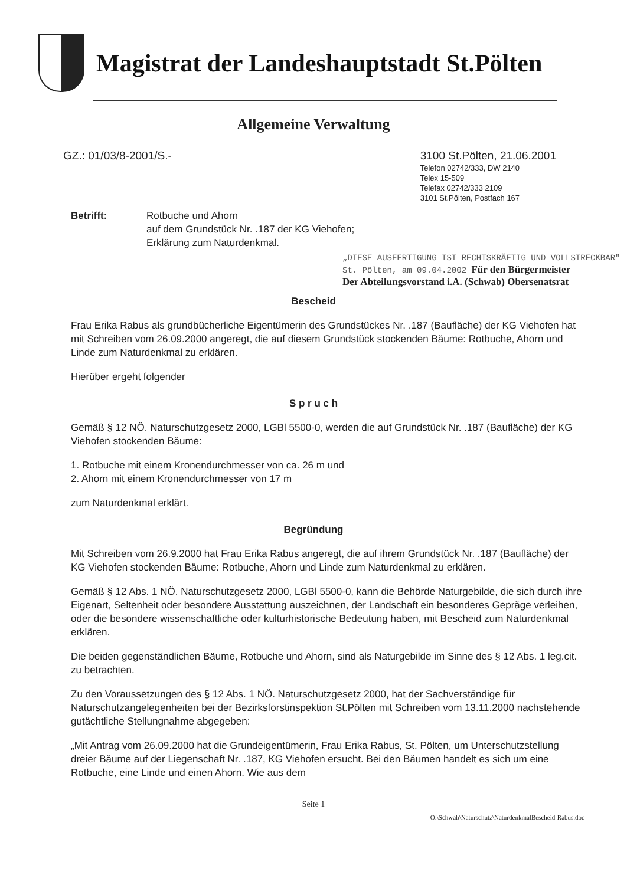Magistrat der Landeshauptstadt St.Pölten
Allgemeine Verwaltung
GZ.: 01/03/8-2001/S.-
3100 St.Pölten, 21.06.2001
Telefon 02742/333, DW 2140
Telex 15-509
Telefax 02742/333 2109
3101 St.Pölten, Postfach 167
Betrifft: Rotbuche und Ahorn
auf dem Grundstück Nr. .187 der KG Viehofen;
Erklärung zum Naturdenkmal.
„DIESE AUSFERTIGUNG IST RECHTSKRÄFTIG UND VOLLSTRECKBAR"
St. Pölten, am 09.04.2002 Für den Bürgermeister
Der Abteilungsvorstand i.A. (Schwab) Obersenatsrat
Bescheid
Frau Erika Rabus als grundbücherliche Eigentümerin des Grundstückes Nr. .187 (Baufläche) der KG Viehofen hat mit Schreiben vom 26.09.2000 angeregt, die auf diesem Grundstück stockenden Bäume: Rotbuche, Ahorn und Linde zum Naturdenkmal zu erklären.
Hierüber ergeht folgender
S p r u c h
Gemäß § 12 NÖ. Naturschutzgesetz 2000, LGBl 5500-0, werden die auf Grundstück Nr. .187 (Baufläche) der KG Viehofen stockenden Bäume:
1. Rotbuche mit einem Kronendurchmesser von ca. 26 m und
2. Ahorn mit einem Kronendurchmesser von 17 m
zum Naturdenkmal erklärt.
Begründung
Mit Schreiben vom 26.9.2000 hat Frau Erika Rabus angeregt, die auf ihrem Grundstück Nr. .187 (Baufläche) der KG Viehofen stockenden Bäume: Rotbuche, Ahorn und Linde zum Naturdenkmal zu erklären.
Gemäß § 12 Abs. 1 NÖ. Naturschutzgesetz 2000, LGBl 5500-0, kann die Behörde Naturgebilde, die sich durch ihre Eigenart, Seltenheit oder besondere Ausstattung auszeichnen, der Landschaft ein besonderes Gepräge verleihen, oder die besondere wissenschaftliche oder kulturhistorische Bedeutung haben, mit Bescheid zum Naturdenkmal erklären.
Die beiden gegenständlichen Bäume, Rotbuche und Ahorn, sind als Naturgebilde im Sinne des § 12 Abs. 1 leg.cit. zu betrachten.
Zu den Voraussetzungen des § 12 Abs. 1 NÖ. Naturschutzgesetz 2000, hat der Sachverständige für Naturschutzangelegenheiten bei der Bezirksforstinspektion St.Pölten mit Schreiben vom 13.11.2000 nachstehende gutächtliche Stellungnahme abgegeben:
„Mit Antrag vom 26.09.2000 hat die Grundeigentümerin, Frau Erika Rabus, St. Pölten, um Unterschutzstellung dreier Bäume auf der Liegenschaft Nr. .187, KG Viehofen ersucht. Bei den Bäumen handelt es sich um eine Rotbuche, eine Linde und einen Ahorn. Wie aus dem
Seite 1
O:\Schwab\Naturschutz\NaturdenkmalBescheid-Rabus.doc